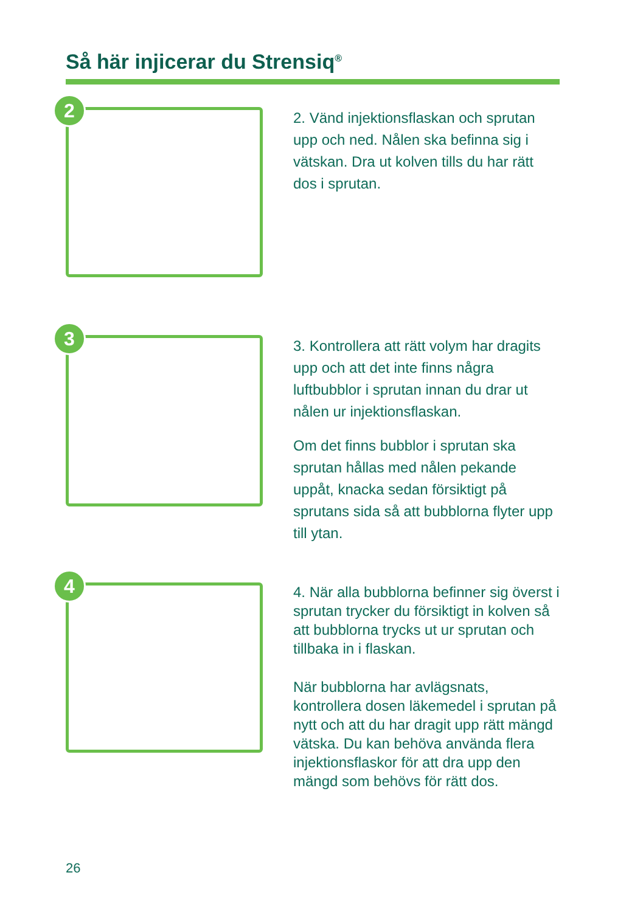Så här injicerar du Strensiq<sup>®</sup>
2
2. Vänd injektionsflaskan och sprutan upp och ned. Nålen ska befinna sig i vätskan. Dra ut kolven tills du har rätt dos i sprutan.
3
3. Kontrollera att rätt volym har dragits upp och att det inte finns några luftbubblor i sprutan innan du drar ut nålen ur injektionsflaskan.
Om det finns bubblor i sprutan ska sprutan hållas med nålen pekande uppåt, knacka sedan försiktigt på sprutans sida så att bubblorna flyter upp till ytan.
4
4. När alla bubblorna befinner sig överst i sprutan trycker du försiktigt in kolven så att bubblorna trycks ut ur sprutan och tillbaka in i flaskan.
När bubblorna har avlägsnats, kontrollera dosen läkemedel i sprutan på nytt och att du har dragit upp rätt mängd vätska. Du kan behöva använda flera injektionsflaskor för att dra upp den mängd som behövs för rätt dos.
26